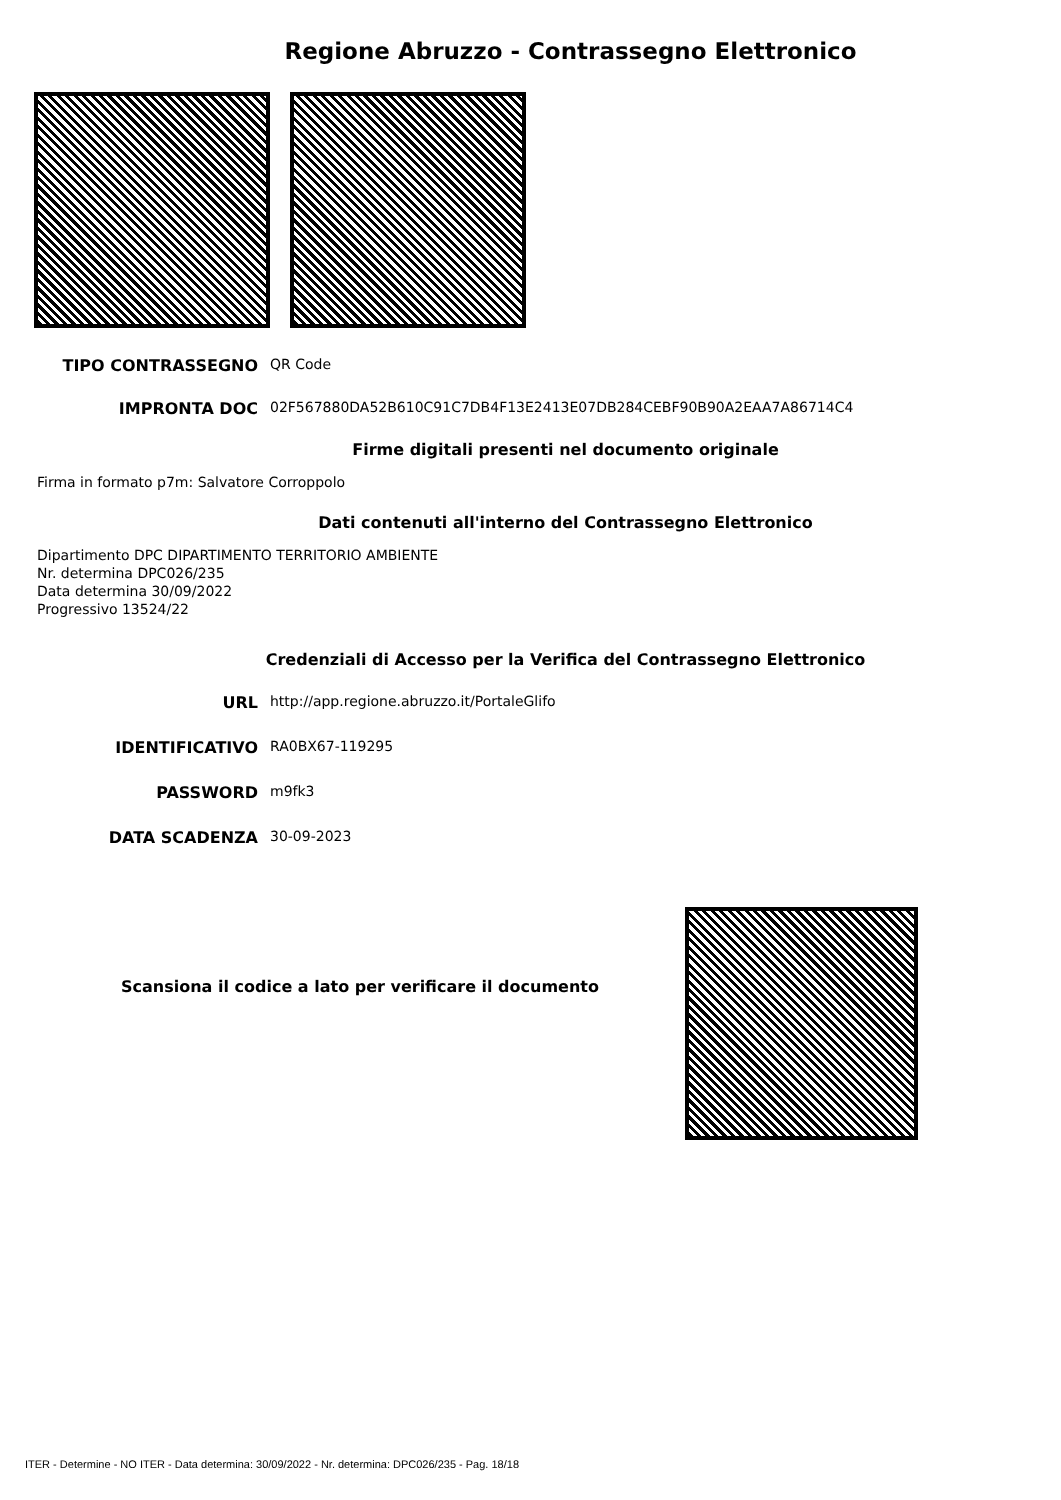Regione Abruzzo - Contrassegno Elettronico
TIPO CONTRASSEGNO QR Code
IMPRONTA DOC 02F567880DA52B610C91C7DB4F13E2413E07DB284CEBF90B90A2EAA7A86714C4
Firme digitali presenti nel documento originale
Firma in formato p7m: Salvatore Corroppolo
Dati contenuti all'interno del Contrassegno Elettronico
Dipartimento DPC DIPARTIMENTO TERRITORIO AMBIENTE
Nr. determina DPC026/235
Data determina 30/09/2022
Progressivo 13524/22
Credenziali di Accesso per la Verifica del Contrassegno Elettronico
URL http://app.regione.abruzzo.it/PortaleGlifo
IDENTIFICATIVO RA0BX67-119295
PASSWORD m9fk3
DATA SCADENZA 30-09-2023
Scansiona il codice a lato per verificare il documento
ITER - Determine - NO ITER - Data determina: 30/09/2022 - Nr. determina: DPC026/235 - Pag. 18/18